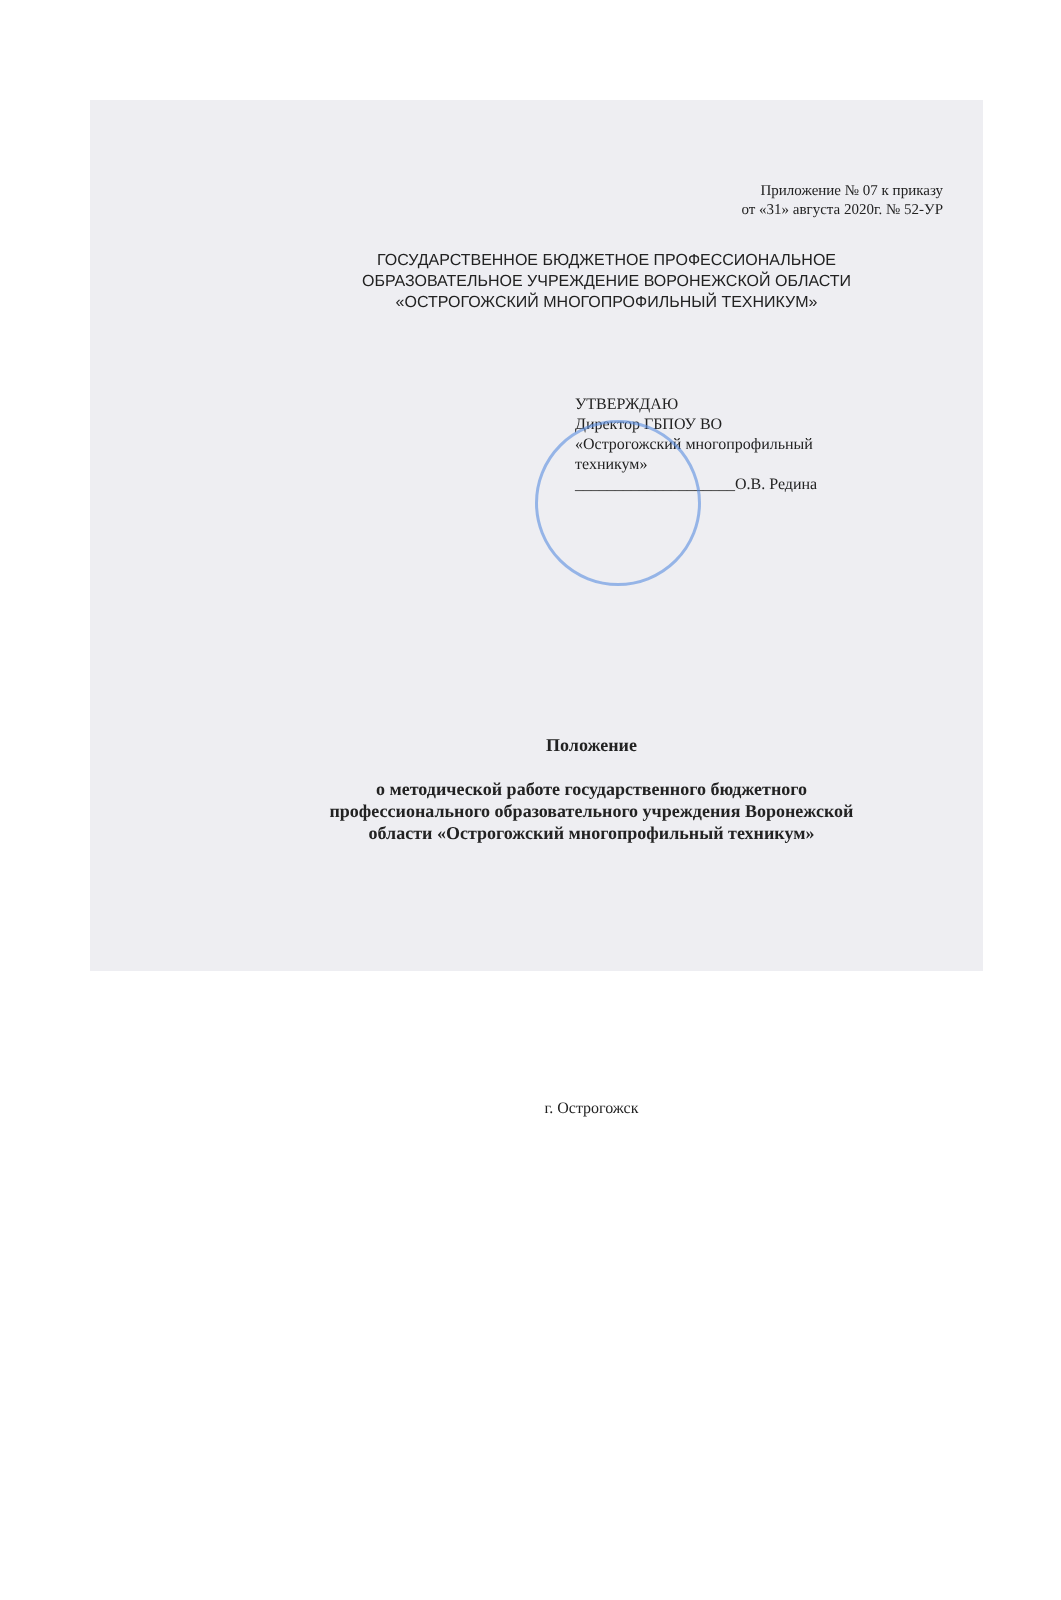Приложение № 07 к приказу
от «31» августа 2020г. № 52-УР
ГОСУДАРСТВЕННОЕ БЮДЖЕТНОЕ ПРОФЕССИОНАЛЬНОЕ
ОБРАЗОВАТЕЛЬНОЕ УЧРЕЖДЕНИЕ ВОРОНЕЖСКОЙ ОБЛАСТИ
«ОСТРОГОЖСКИЙ МНОГОПРОФИЛЬНЫЙ ТЕХНИКУМ»
УТВЕРЖДАЮ
Директор ГБПОУ ВО
«Острогожский многопрофильный
техникум»
____________________О.В. Редина
Положение
о методической работе государственного бюджетного
профессионального образовательного учреждения Воронежской
области «Острогожский многопрофильный техникум»
г. Острогожск